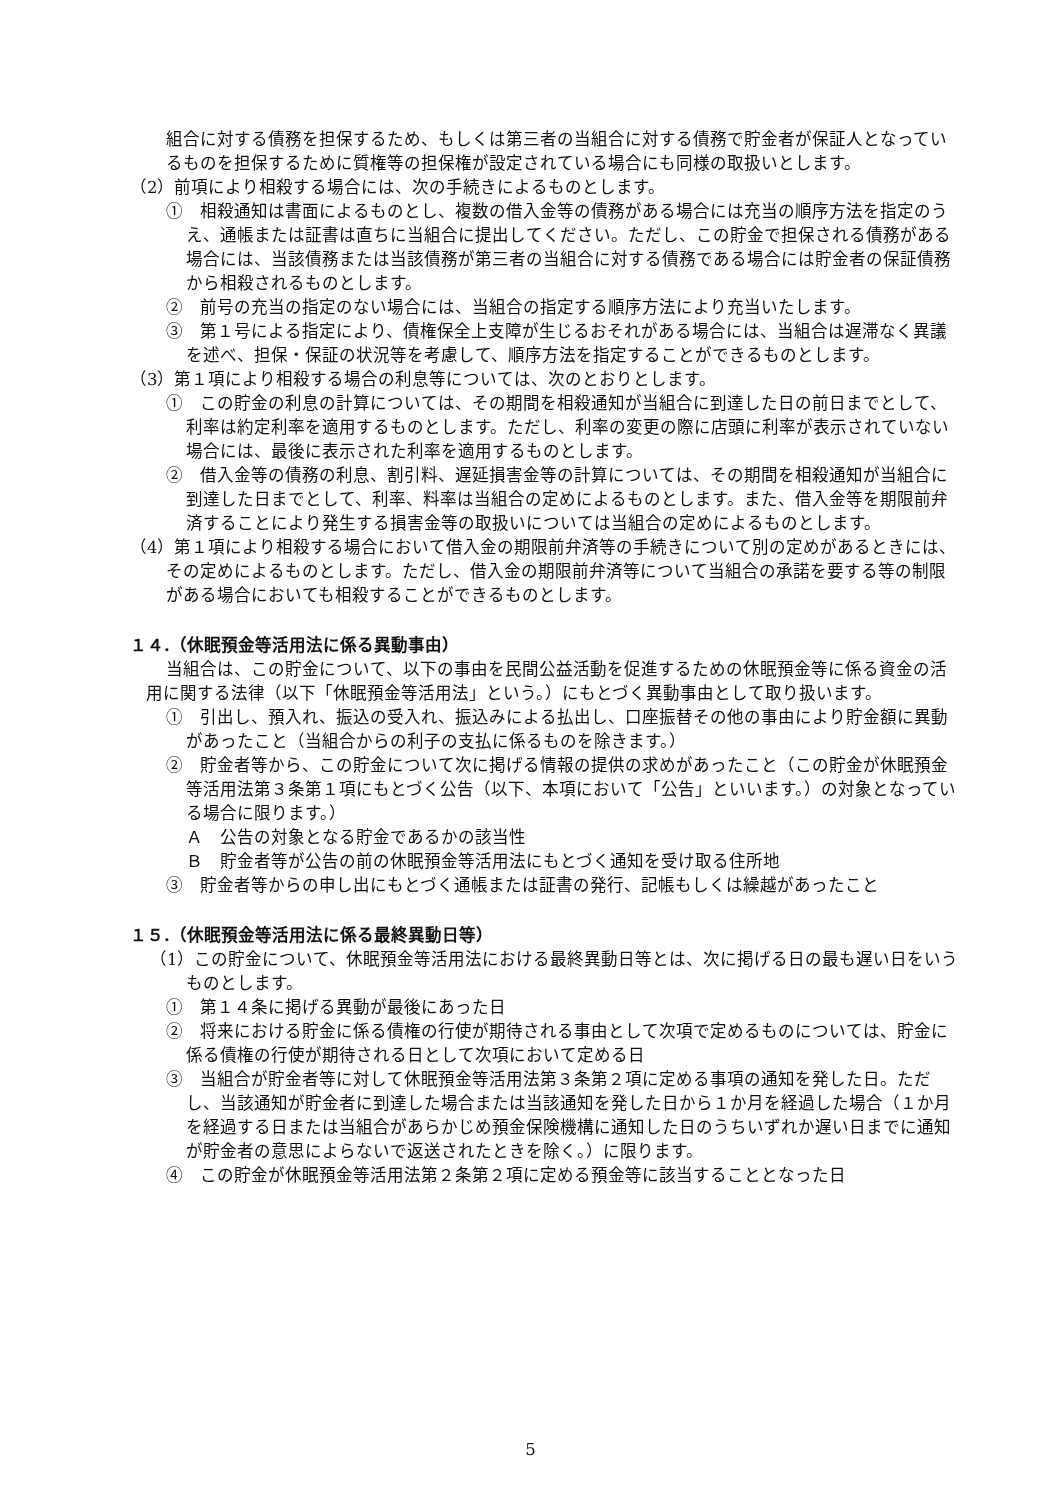組合に対する債務を担保するため、もしくは第三者の当組合に対する債務で貯金者が保証人となっているものを担保するために質権等の担保権が設定されている場合にも同様の取扱いとします。
（2）前項により相殺する場合には、次の手続きによるものとします。
①　相殺通知は書面によるものとし、複数の借入金等の債務がある場合には充当の順序方法を指定のうえ、通帳または証書は直ちに当組合に提出してください。ただし、この貯金で担保される債務がある場合には、当該債務または当該債務が第三者の当組合に対する債務である場合には貯金者の保証債務から相殺されるものとします。
②　前号の充当の指定のない場合には、当組合の指定する順序方法により充当いたします。
③　第１号による指定により、債権保全上支障が生じるおそれがある場合には、当組合は遅滞なく異議を述べ、担保・保証の状況等を考慮して、順序方法を指定することができるものとします。
（3）第１項により相殺する場合の利息等については、次のとおりとします。
①　この貯金の利息の計算については、その期間を相殺通知が当組合に到達した日の前日までとして、利率は約定利率を適用するものとします。ただし、利率の変更の際に店頭に利率が表示されていない場合には、最後に表示された利率を適用するものとします。
②　借入金等の債務の利息、割引料、遅延損害金等の計算については、その期間を相殺通知が当組合に到達した日までとして、利率、料率は当組合の定めによるものとします。また、借入金等を期限前弁済することにより発生する損害金等の取扱いについては当組合の定めによるものとします。
（4）第１項により相殺する場合において借入金の期限前弁済等の手続きについて別の定めがあるときには、その定めによるものとします。ただし、借入金の期限前弁済等について当組合の承諾を要する等の制限がある場合においても相殺することができるものとします。
１４.（休眠預金等活用法に係る異動事由）
当組合は、この貯金について、以下の事由を民間公益活動を促進するための休眠預金等に係る資金の活用に関する法律（以下「休眠預金等活用法」という。）にもとづく異動事由として取り扱います。
①　引出し、預入れ、振込の受入れ、振込みによる払出し、口座振替その他の事由により貯金額に異動があったこと（当組合からの利子の支払に係るものを除きます。）
②　貯金者等から、この貯金について次に掲げる情報の提供の求めがあったこと（この貯金が休眠預金等活用法第３条第１項にもとづく公告（以下、本項において「公告」といいます。）の対象となっている場合に限ります。）
Ａ　公告の対象となる貯金であるかの該当性
Ｂ　貯金者等が公告の前の休眠預金等活用法にもとづく通知を受け取る住所地
③　貯金者等からの申し出にもとづく通帳または証書の発行、記帳もしくは繰越があったこと
１５.（休眠預金等活用法に係る最終異動日等）
（1）この貯金について、休眠預金等活用法における最終異動日等とは、次に掲げる日の最も遅い日をいうものとします。
①　第１４条に掲げる異動が最後にあった日
②　将来における貯金に係る債権の行使が期待される事由として次項で定めるものについては、貯金に係る債権の行使が期待される日として次項において定める日
③　当組合が貯金者等に対して休眠預金等活用法第３条第２項に定める事項の通知を発した日。ただし、当該通知が貯金者に到達した場合または当該通知を発した日から１か月を経過した場合（１か月を経過する日または当組合があらかじめ預金保険機構に通知した日のうちいずれか遅い日までに通知が貯金者の意思によらないで返送されたときを除く。）に限ります。
④　この貯金が休眠預金等活用法第２条第２項に定める預金等に該当することとなった日
5